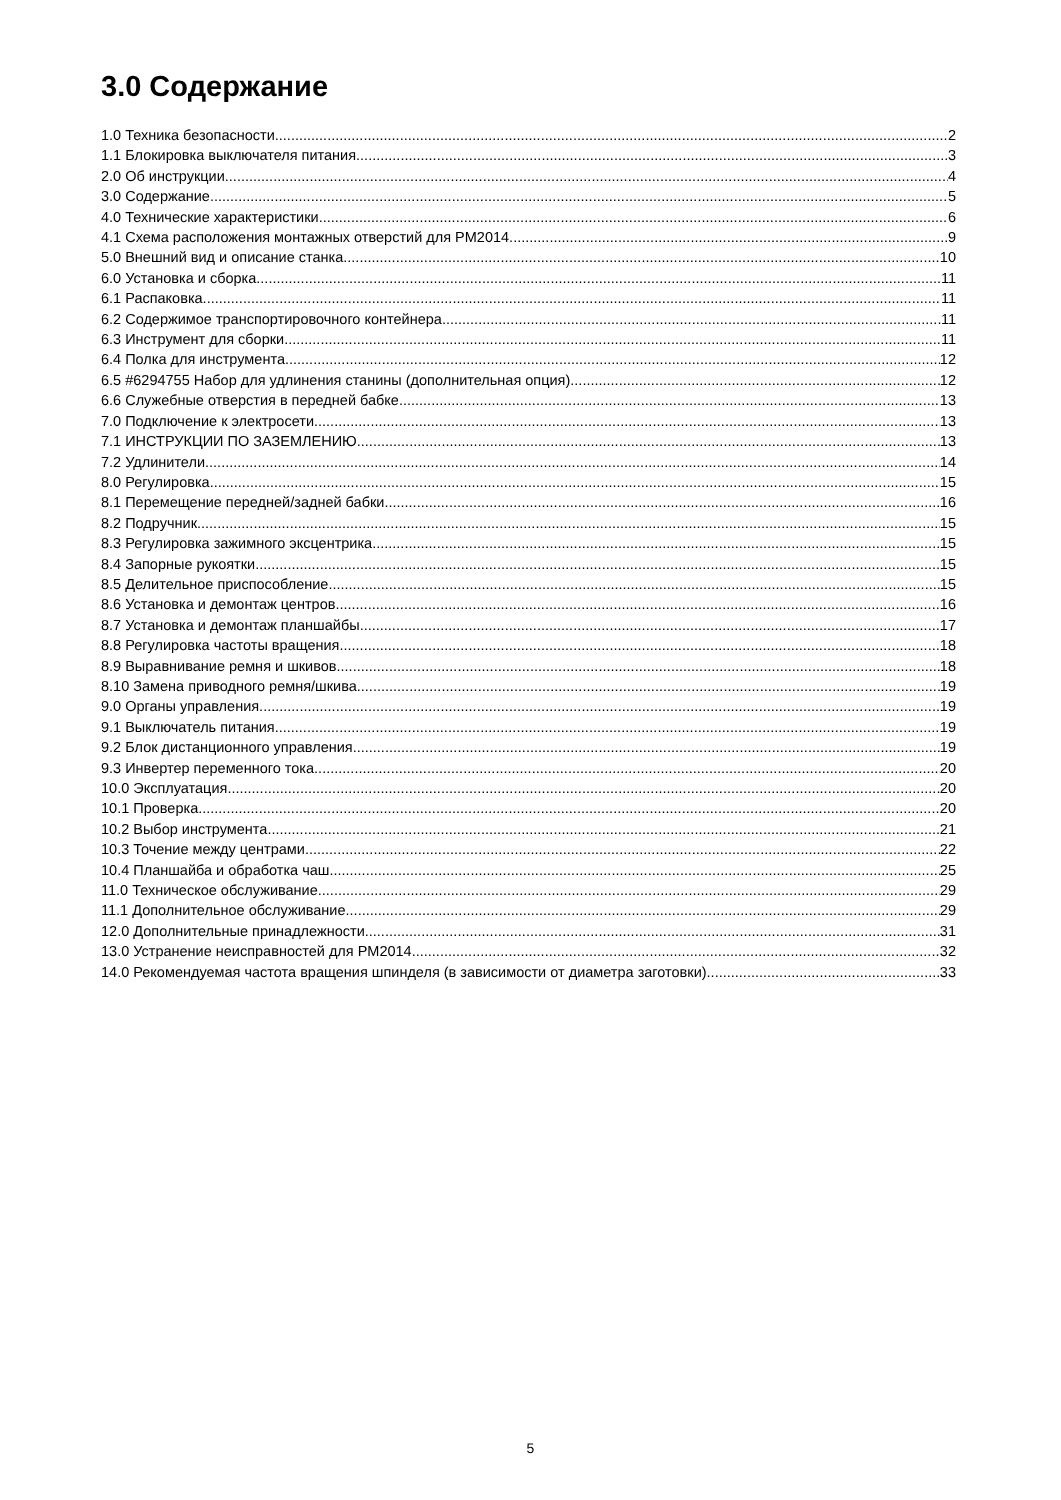3.0 Содержание
1.0 Техника безопасности 2
1.1 Блокировка выключателя питания 3
2.0 Об инструкции 4
3.0 Содержание 5
4.0 Технические характеристики 6
4.1 Схема расположения монтажных отверстий для PM2014 9
5.0 Внешний вид и описание станка 10
6.0 Установка и сборка 11
6.1 Распаковка 11
6.2 Содержимое транспортировочного контейнера 11
6.3 Инструмент для сборки 11
6.4 Полка для инструмента 12
6.5 #6294755 Набор для удлинения станины (дополнительная опция) 12
6.6 Служебные отверстия в передней бабке 13
7.0 Подключение к электросети 13
7.1 ИНСТРУКЦИИ ПО ЗАЗЕМЛЕНИЮ 13
7.2 Удлинители 14
8.0 Регулировка 15
8.1 Перемещение передней/задней бабки 16
8.2 Подручник 15
8.3 Регулировка зажимного эксцентрика 15
8.4 Запорные рукоятки 15
8.5 Делительное приспособление 15
8.6 Установка и демонтаж центров 16
8.7 Установка и демонтаж планшайбы 17
8.8 Регулировка частоты вращения 18
8.9 Выравнивание ремня и шкивов 18
8.10 Замена приводного ремня/шкива 19
9.0 Органы управления 19
9.1 Выключатель питания 19
9.2 Блок дистанционного управления 19
9.3 Инвертер переменного тока 20
10.0 Эксплуатация 20
10.1 Проверка 20
10.2 Выбор инструмента 21
10.3 Точение между центрами 22
10.4 Планшайба и обработка чаш 25
11.0 Техническое обслуживание 29
11.1 Дополнительное обслуживание 29
12.0 Дополнительные принадлежности 31
13.0 Устранение неисправностей для PM2014 32
14.0 Рекомендуемая частота вращения шпинделя (в зависимости от диаметра заготовки) 33
5